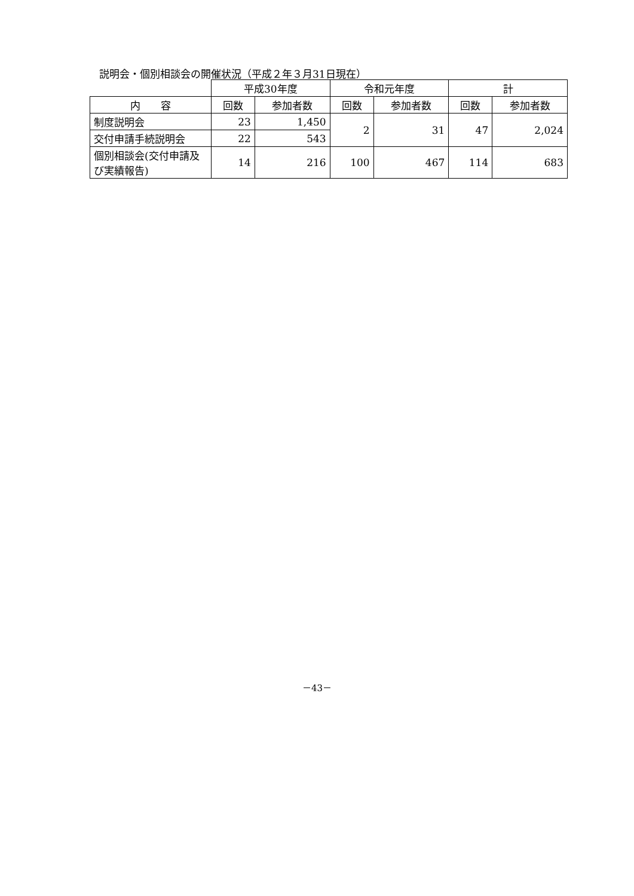説明会・個別相談会の開催状況（平成２年３月31日現在）
| | 平成30年度 | | 令和元年度 | | 計 | |
| --- | --- | --- | --- | --- | --- | --- |
| 内 容 | 回数 | 参加者数 | 回数 | 参加者数 | 回数 | 参加者数 |
| 制度説明会 | 23 | 1,450 | 2 | 31 | 47 | 2,024 |
| 交付申請手続説明会 | 22 | 543 | | | | |
| 個別相談会(交付申請及び実績報告) | 14 | 216 | 100 | 467 | 114 | 683 |
－43－